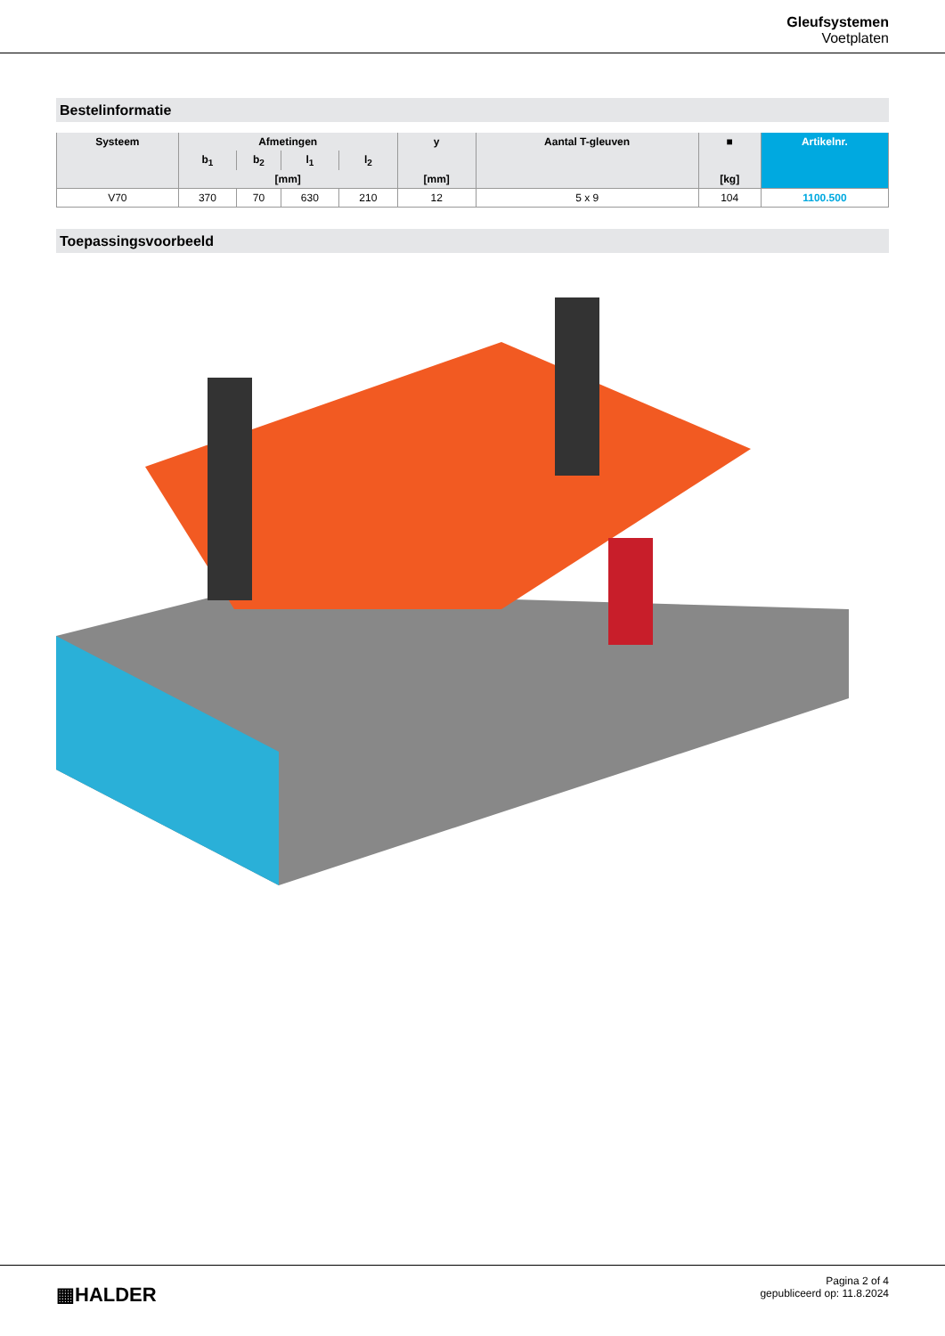Gleufsystemen
Voetplaten
Bestelinformatie
| Systeem | Afmetingen | | | | y | Aantal T-gleuven | ■ | Artikelnr. |
| --- | --- | --- | --- | --- | --- | --- | --- | --- |
| | b<sub>1</sub> | b<sub>2</sub> | l<sub>1</sub> | l<sub>2</sub> | | | | |
| | [mm] | | | | [mm] | | [kg] | |
| V70 | 370 | 70 | 630 | 210 | 12 | 5 x 9 | 104 | 1100.500 |
Toepassingsvoorbeeld
▦HALDER
Pagina 2 of 4
gepubliceerd op: 11.8.2024